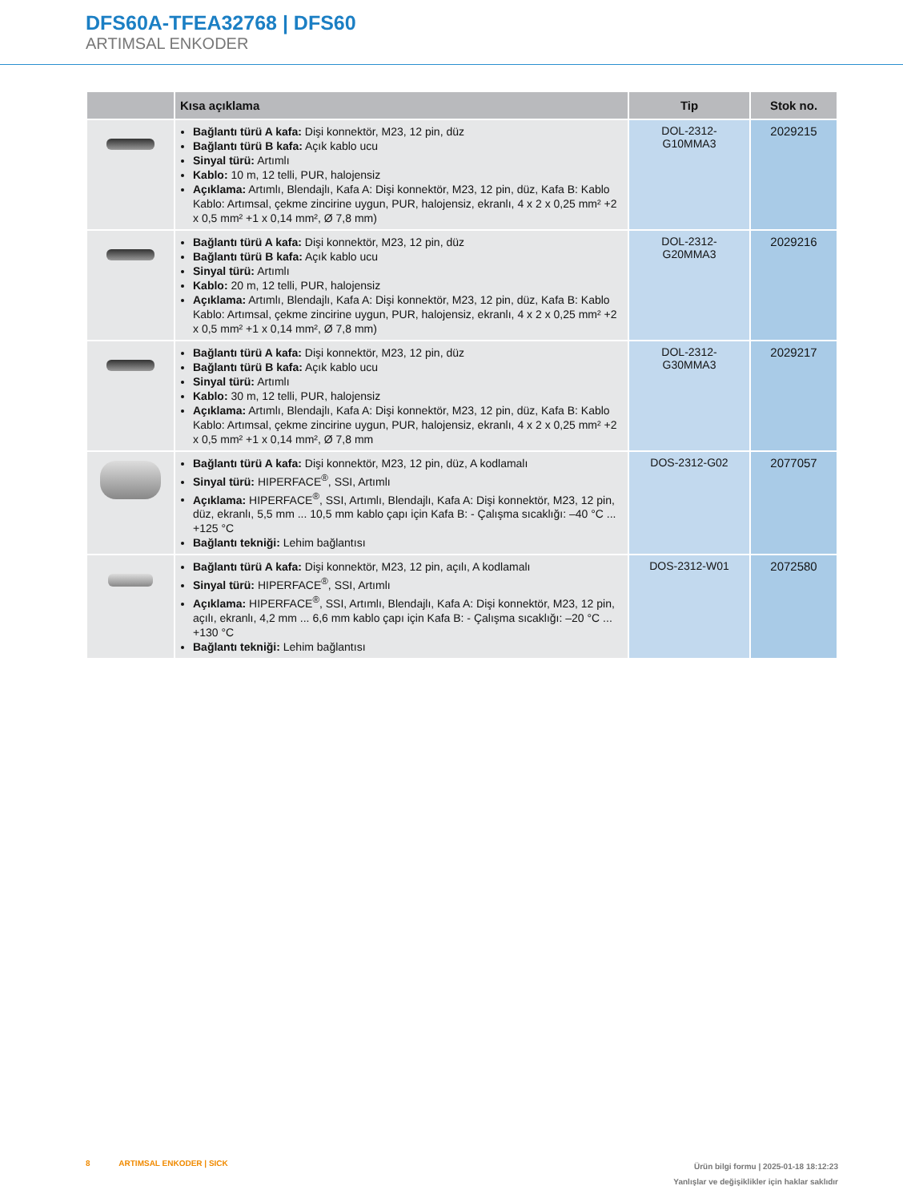DFS60A-TFEA32768 | DFS60
ARTIMSAL ENKODER
| | Kısa açıklama | Tip | Stok no. |
| --- | --- | --- | --- |
| | Bağlantı türü A kafa: Dişi konnektör, M23, 12 pin, düz Bağlantı türü B kafa: Açık kablo ucu Sinyal türü: Artımlı Kablo: 10 m, 12 telli, PUR, halojensiz Açıklama: Artımlı, Blendajlı, Kafa A: Dişi konnektör, M23, 12 pin, düz, Kafa B: Kablo Kablo: Artımsal, çekme zincirine uygun, PUR, halojensiz, ekranlı, 4 x 2 x 0,25 mm² +2 x 0,5 mm² +1 x 0,14 mm², Ø 7,8 mm) | DOL-2312- G10MMA3 | 2029215 |
| | Bağlantı türü A kafa: Dişi konnektör, M23, 12 pin, düz Bağlantı türü B kafa: Açık kablo ucu Sinyal türü: Artımlı Kablo: 20 m, 12 telli, PUR, halojensiz Açıklama: Artımlı, Blendajlı, Kafa A: Dişi konnektör, M23, 12 pin, düz, Kafa B: Kablo Kablo: Artımsal, çekme zincirine uygun, PUR, halojensiz, ekranlı, 4 x 2 x 0,25 mm² +2 x 0,5 mm² +1 x 0,14 mm², Ø 7,8 mm) | DOL-2312- G20MMA3 | 2029216 |
| | Bağlantı türü A kafa: Dişi konnektör, M23, 12 pin, düz Bağlantı türü B kafa: Açık kablo ucu Sinyal türü: Artımlı Kablo: 30 m, 12 telli, PUR, halojensiz Açıklama: Artımlı, Blendajlı, Kafa A: Dişi konnektör, M23, 12 pin, düz, Kafa B: Kablo Kablo: Artımsal, çekme zincirine uygun, PUR, halojensiz, ekranlı, 4 x 2 x 0,25 mm² +2 x 0,5 mm² +1 x 0,14 mm², Ø 7,8 mm | DOL-2312- G30MMA3 | 2029217 |
| | Bağlantı türü A kafa: Dişi konnektör, M23, 12 pin, düz, A kodlamalı Sinyal türü: HIPERFACE<sup>®</sup>, SSI, Artımlı Açıklama: HIPERFACE<sup>®</sup>, SSI, Artımlı, Blendajlı, Kafa A: Dişi konnektör, M23, 12 pin, düz, ekranlı, 5,5 mm ... 10,5 mm kablo çapı için Kafa B: - Çalışma sıcaklığı: –40 °C ... +125 °C Bağlantı tekniği: Lehim bağlantısı | DOS-2312-G02 | 2077057 |
| | Bağlantı türü A kafa: Dişi konnektör, M23, 12 pin, açılı, A kodlamalı Sinyal türü: HIPERFACE<sup>®</sup>, SSI, Artımlı Açıklama: HIPERFACE<sup>®</sup>, SSI, Artımlı, Blendajlı, Kafa A: Dişi konnektör, M23, 12 pin, açılı, ekranlı, 4,2 mm ... 6,6 mm kablo çapı için Kafa B: - Çalışma sıcaklığı: –20 °C ... +130 °C Bağlantı tekniği: Lehim bağlantısı | DOS-2312-W01 | 2072580 |
8 ARTIMSAL ENKODER | SICK
Ürün bilgi formu | 2025-01-18 18:12:23
Yanlışlar ve değişiklikler için haklar saklıdır